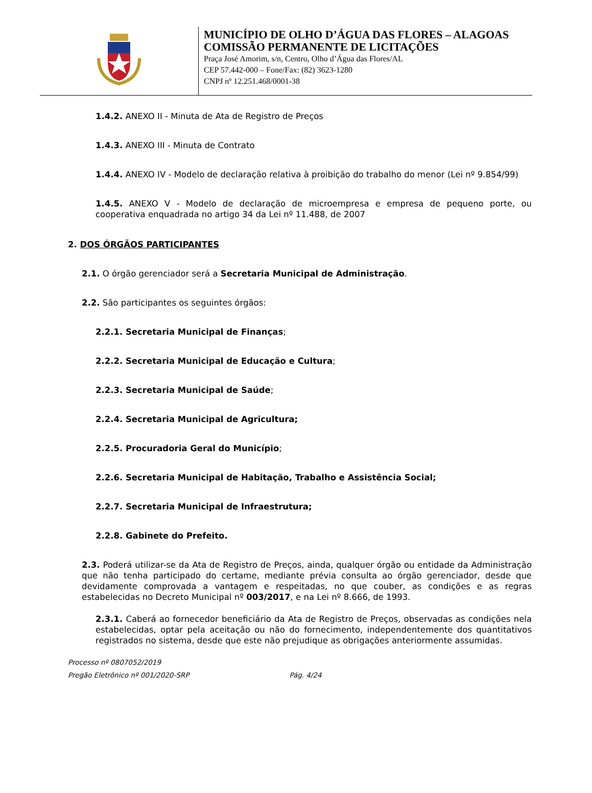MUNICÍPIO DE OLHO D’ÁGUA DAS FLORES – ALAGOAS
COMISSÃO PERMANENTE DE LICITAÇÕES
Praça José Amorim, s/n, Centro, Olho d’Água das Flores/AL
CEP 57.442-000 – Fone/Fax: (82) 3623-1280
CNPJ nº 12.251.468/0001-38
1.4.2. ANEXO II - Minuta de Ata de Registro de Preços
1.4.3. ANEXO III - Minuta de Contrato
1.4.4. ANEXO IV - Modelo de declaração relativa à proibição do trabalho do menor (Lei nº 9.854/99)
1.4.5. ANEXO V - Modelo de declaração de microempresa e empresa de pequeno porte, ou cooperativa enquadrada no artigo 34 da Lei nº 11.488, de 2007
2. DOS ÓRGÃOS PARTICIPANTES
2.1. O órgão gerenciador será a Secretaria Municipal de Administração.
2.2. São participantes os seguintes órgãos:
2.2.1. Secretaria Municipal de Finanças;
2.2.2. Secretaria Municipal de Educação e Cultura;
2.2.3. Secretaria Municipal de Saúde;
2.2.4. Secretaria Municipal de Agricultura;
2.2.5. Procuradoria Geral do Município;
2.2.6. Secretaria Municipal de Habitação, Trabalho e Assistência Social;
2.2.7. Secretaria Municipal de Infraestrutura;
2.2.8. Gabinete do Prefeito.
2.3. Poderá utilizar-se da Ata de Registro de Preços, ainda, qualquer órgão ou entidade da Administração que não tenha participado do certame, mediante prévia consulta ao órgão gerenciador, desde que devidamente comprovada a vantagem e respeitadas, no que couber, as condições e as regras estabelecidas no Decreto Municipal nº 003/2017, e na Lei nº 8.666, de 1993.
2.3.1. Caberá ao fornecedor beneficiário da Ata de Registro de Preços, observadas as condições nela estabelecidas, optar pela aceitação ou não do fornecimento, independentemente dos quantitativos registrados no sistema, desde que este não prejudique as obrigações anteriormente assumidas.
Processo nº 0807052/2019
Pregão Eletrônico nº 001/2020-SRP Pág. 4/24